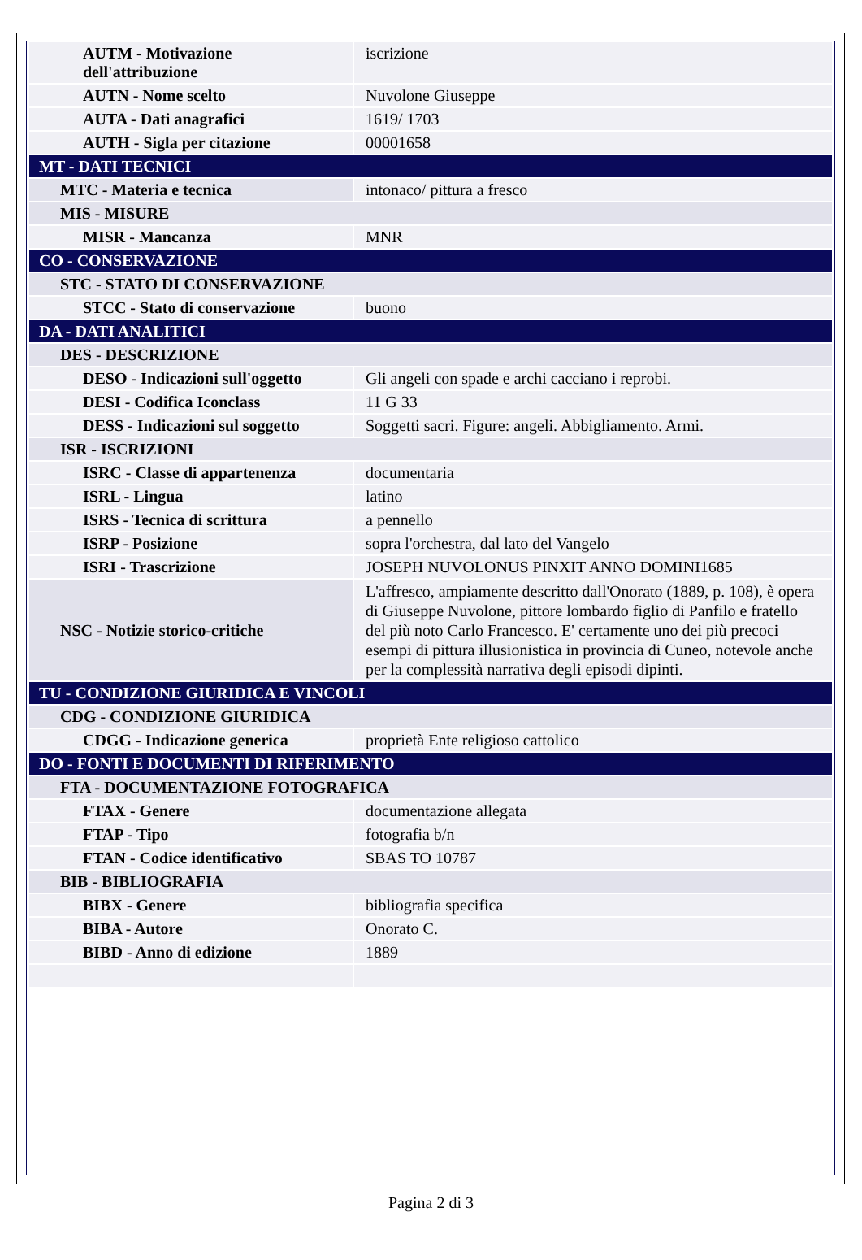| AUTM - Motivazione dell'attribuzione | iscrizione |
| AUTN - Nome scelto | Nuvolone Giuseppe |
| AUTA - Dati anagrafici | 1619/ 1703 |
| AUTH - Sigla per citazione | 00001658 |
| MT - DATI TECNICI | |
| MTC - Materia e tecnica | intonaco/ pittura a fresco |
| MIS - MISURE | |
| MISR - Mancanza | MNR |
| CO - CONSERVAZIONE | |
| STC - STATO DI CONSERVAZIONE | |
| STCC - Stato di conservazione | buono |
| DA - DATI ANALITICI | |
| DES - DESCRIZIONE | |
| DESO - Indicazioni sull'oggetto | Gli angeli con spade e archi cacciano i reprobi. |
| DESI - Codifica Iconclass | 11 G 33 |
| DESS - Indicazioni sul soggetto | Soggetti sacri. Figure: angeli. Abbigliamento. Armi. |
| ISR - ISCRIZIONI | |
| ISRC - Classe di appartenenza | documentaria |
| ISRL - Lingua | latino |
| ISRS - Tecnica di scrittura | a pennello |
| ISRP - Posizione | sopra l'orchestra, dal lato del Vangelo |
| ISRI - Trascrizione | JOSEPH NUVOLONUS PINXIT ANNO DOMINI1685 |
| NSC - Notizie storico-critiche | L'affresco, ampiamente descritto dall'Onorato (1889, p. 108), è opera di Giuseppe Nuvolone, pittore lombardo figlio di Panfilo e fratello del più noto Carlo Francesco. E' certamente uno dei più precoci esempi di pittura illusionistica in provincia di Cuneo, notevole anche per la complessità narrativa degli episodi dipinti. |
| TU - CONDIZIONE GIURIDICA E VINCOLI | |
| CDG - CONDIZIONE GIURIDICA | |
| CDGG - Indicazione generica | proprietà Ente religioso cattolico |
| DO - FONTI E DOCUMENTI DI RIFERIMENTO | |
| FTA - DOCUMENTAZIONE FOTOGRAFICA | |
| FTAX - Genere | documentazione allegata |
| FTAP - Tipo | fotografia b/n |
| FTAN - Codice identificativo | SBAS TO 10787 |
| BIB - BIBLIOGRAFIA | |
| BIBX - Genere | bibliografia specifica |
| BIBA - Autore | Onorato C. |
| BIBD - Anno di edizione | 1889 |
Pagina 2 di 3